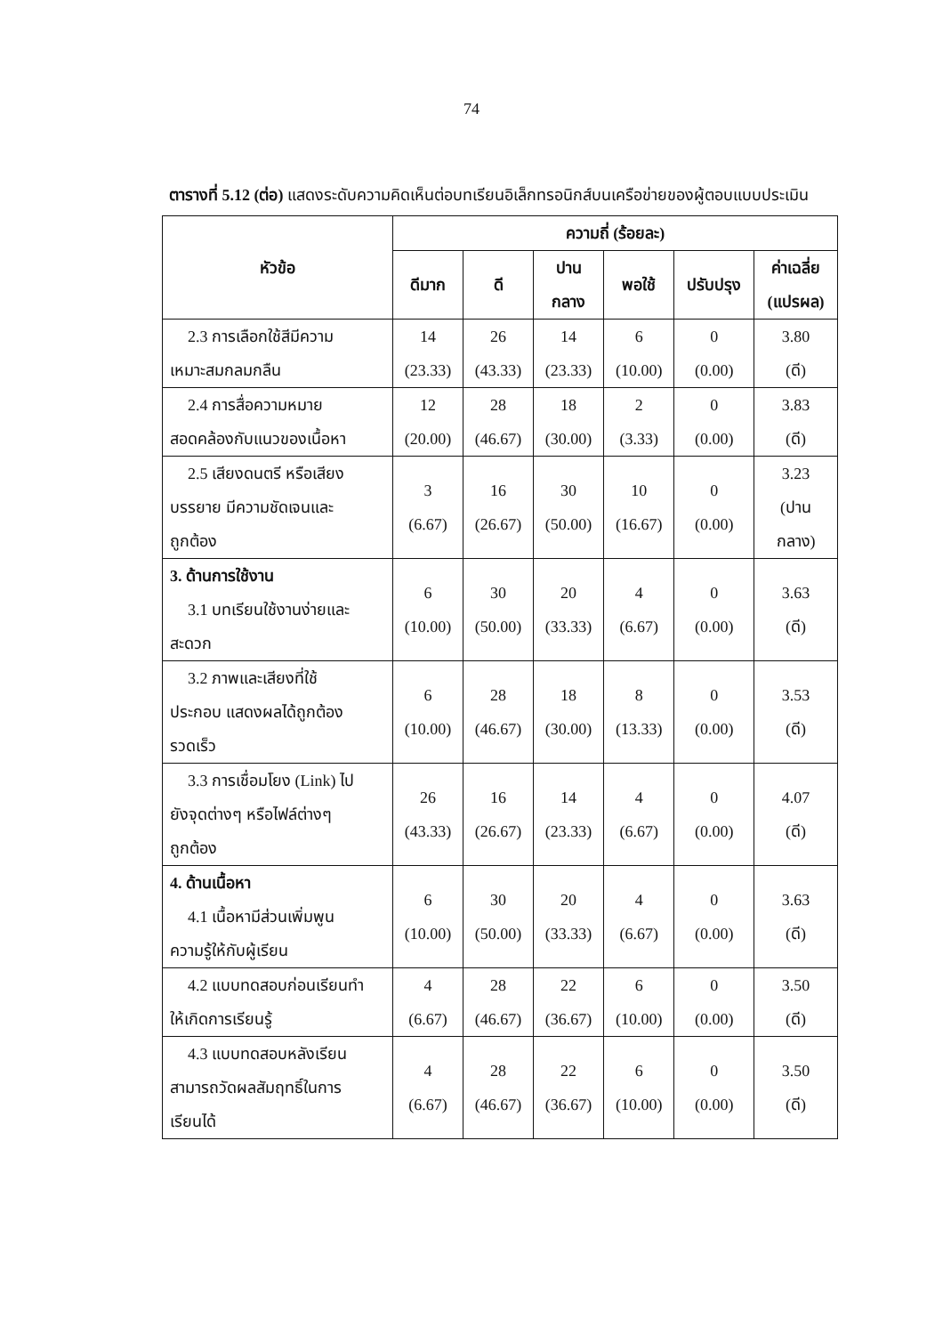74
ตารางที่ 5.12 (ต่อ) แสดงระดับความคิดเห็นต่อบทเรียนอิเล็กทรอนิกส์บนเครือข่ายของผู้ตอบแบบประเมิน
| หัวข้อ | ความถี่ (ร้อยละ) | | | | | |
| --- | --- | --- | --- | --- | --- | --- |
| | ดีมาก | ดี | ปาน กลาง | พอใช้ | ปรับปรุง | ค่าเฉลี่ย (แปรผล) |
| 2.3 การเลือกใช้สีมีความ เหมาะสมกลมกลืน | 14 (23.33) | 26 (43.33) | 14 (23.33) | 6 (10.00) | 0 (0.00) | 3.80 (ดี) |
| 2.4 การสื่อความหมาย สอดคล้องกับแนวของเนื้อหา | 12 (20.00) | 28 (46.67) | 18 (30.00) | 2 (3.33) | 0 (0.00) | 3.83 (ดี) |
| 2.5 เสียงดนตรี หรือเสียง บรรยาย มีความชัดเจนและ ถูกต้อง | 3 (6.67) | 16 (26.67) | 30 (50.00) | 10 (16.67) | 0 (0.00) | 3.23 (ปาน กลาง) |
| 3. ด้านการใช้งาน 3.1 บทเรียนใช้งานง่ายและ สะดวก | 6 (10.00) | 30 (50.00) | 20 (33.33) | 4 (6.67) | 0 (0.00) | 3.63 (ดี) |
| 3.2 ภาพและเสียงที่ใช้ ประกอบ แสดงผลได้ถูกต้อง รวดเร็ว | 6 (10.00) | 28 (46.67) | 18 (30.00) | 8 (13.33) | 0 (0.00) | 3.53 (ดี) |
| 3.3 การเชื่อมโยง (Link) ไป ยังจุดต่างๆ หรือไฟล์ต่างๆ ถูกต้อง | 26 (43.33) | 16 (26.67) | 14 (23.33) | 4 (6.67) | 0 (0.00) | 4.07 (ดี) |
| 4. ด้านเนื้อหา 4.1 เนื้อหามีส่วนเพิ่มพูน ความรู้ให้กับผู้เรียน | 6 (10.00) | 30 (50.00) | 20 (33.33) | 4 (6.67) | 0 (0.00) | 3.63 (ดี) |
| 4.2 แบบทดสอบก่อนเรียนทำ ให้เกิดการเรียนรู้ | 4 (6.67) | 28 (46.67) | 22 (36.67) | 6 (10.00) | 0 (0.00) | 3.50 (ดี) |
| 4.3 แบบทดสอบหลังเรียน สามารถวัดผลสัมฤทธิ์ในการ เรียนได้ | 4 (6.67) | 28 (46.67) | 22 (36.67) | 6 (10.00) | 0 (0.00) | 3.50 (ดี) |